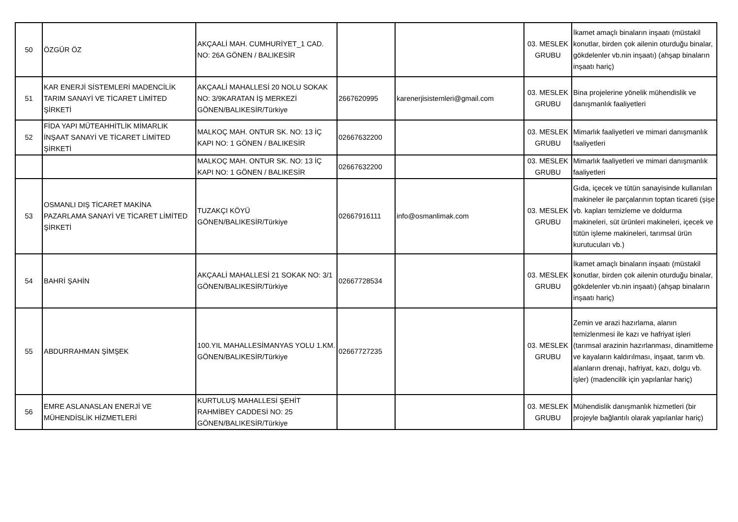| 50 | ÖZGÜR ÖZ | AKÇAALİ MAH. CUMHURİYET_1 CAD. NO: 26A GÖNEN / BALIKESİR | | | 03. MESLEK GRUBU | İkamet amaçlı binaların inşaatı (müstakil konutlar, birden çok ailenin oturduğu binalar, gökdelenler vb.nin inşaatı) (ahşap binaların inşaatı hariç) |
| 51 | KAR ENERJİ SİSTEMLERİ MADENCİLİK TARIM SANAYİ VE TİCARET LİMİTED ŞİRKETİ | AKÇAALİ MAHALLESİ 20 NOLU SOKAK NO: 3/9KARATAN İŞ MERKEZİ GÖNEN/BALIKESİR/Türkiye | 2667620995 | karenerjisistemleri@gmail.com | 03. MESLEK GRUBU | Bina projelerine yönelik mühendislik ve danışmanlık faaliyetleri |
| 52 | FİDA YAPI MÜTEAHHİTLİK MİMARLIK İNŞAAT SANAYİ VE TİCARET LİMİTED ŞİRKETİ | MALKOÇ MAH. ONTUR SK. NO: 13 İÇ KAPI NO: 1 GÖNEN / BALIKESİR | 02667632200 | | 03. MESLEK GRUBU | Mimarlık faaliyetleri ve mimari danışmanlık faaliyetleri |
| | | MALKOÇ MAH. ONTUR SK. NO: 13 İÇ KAPI NO: 1 GÖNEN / BALIKESİR | 02667632200 | | 03. MESLEK GRUBU | Mimarlık faaliyetleri ve mimari danışmanlık faaliyetleri |
| 53 | OSMANLI DIŞ TİCARET MAKİNA PAZARLAMA SANAYİ VE TİCARET LİMİTED ŞİRKETİ | TUZAKÇI KÖYÜ GÖNEN/BALIKESİR/Türkiye | 02667916111 | info@osmanlimak.com | 03. MESLEK GRUBU | Gıda, içecek ve tütün sanayisinde kullanılan makineler ile parçalarının toptan ticareti (şişe vb. kapları temizleme ve doldurma makineleri, süt ürünleri makineleri, içecek ve tütün işleme makineleri, tarımsal ürün kurutucuları vb.) |
| 54 | BAHRİ ŞAHİN | AKÇAALİ MAHALLESİ 21 SOKAK NO: 3/1 GÖNEN/BALIKESİR/Türkiye | 02667728534 | | 03. MESLEK GRUBU | İkamet amaçlı binaların inşaatı (müstakil konutlar, birden çok ailenin oturduğu binalar, gökdelenler vb.nin inşaatı) (ahşap binaların inşaatı hariç) |
| 55 | ABDURRAHMAN ŞİMŞEK | 100.YIL MAHALLESİMANYAS YOLU 1.KM. GÖNEN/BALIKESİR/Türkiye | 02667727235 | | 03. MESLEK GRUBU | Zemin ve arazi hazırlama, alanın temizlenmesi ile kazı ve hafriyat işleri (tarımsal arazinin hazırlanması, dinamitleme ve kayaların kaldırılması, inşaat, tarım vb. alanların drenajı, hafriyat, kazı, dolgu vb. işler) (madencilik için yapılanlar hariç) |
| 56 | EMRE ASLANASLAN ENERJİ VE MÜHENDİSLİK HİZMETLERİ | KURTULUŞ MAHALLESİ ŞEHİT RAHMİBEY CADDESİ NO: 25 GÖNEN/BALIKESİR/Türkiye | | | 03. MESLEK GRUBU | Mühendislik danışmanlık hizmetleri (bir projeyle bağlantılı olarak yapılanlar hariç) |